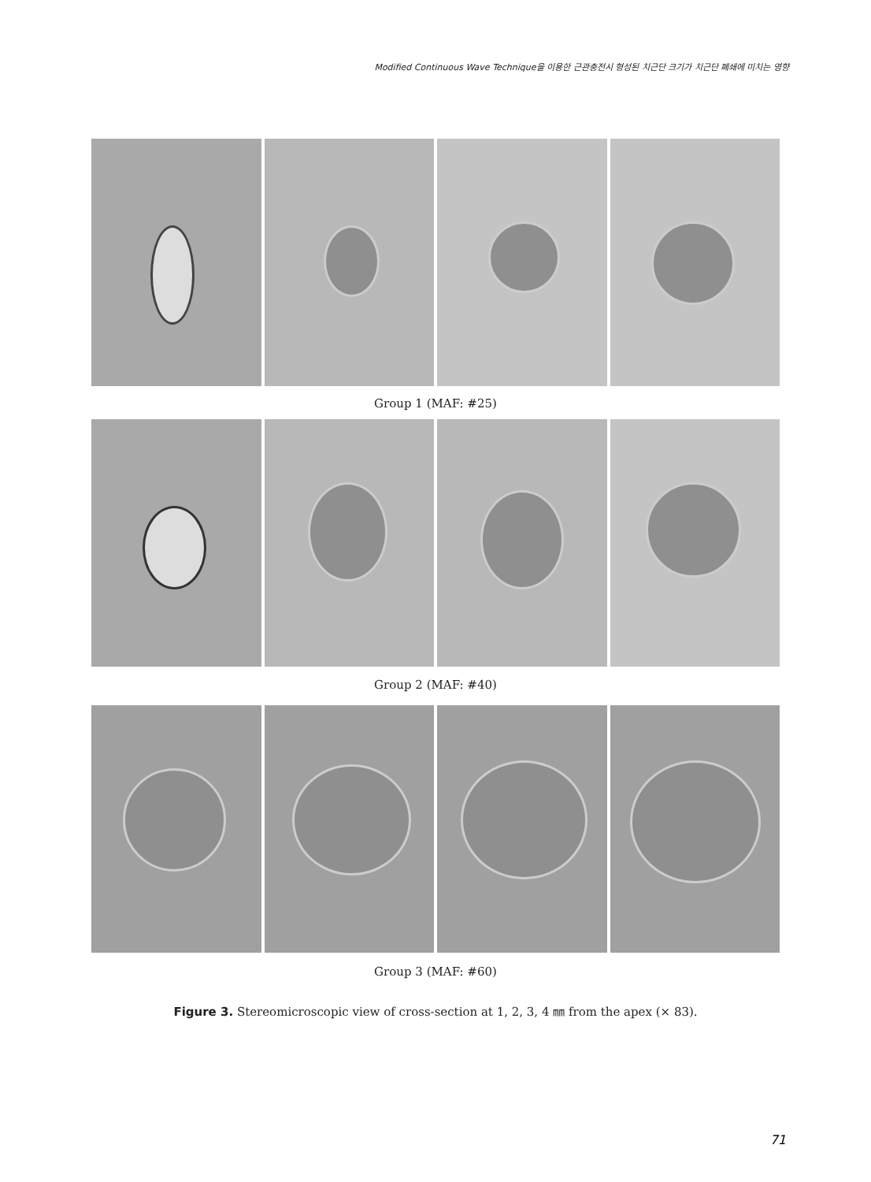Modified Continuous Wave Technique을 이용한 근관충전시 형성된 치근단 크기가 치근단 폐쇄에 미치는 영향
Group 1 (MAF: #25)
Group 2 (MAF: #40)
Group 3 (MAF: #60)
Figure 3. Stereomicroscopic view of cross-section at 1, 2, 3, 4 ㎜ from the apex (× 83).
71